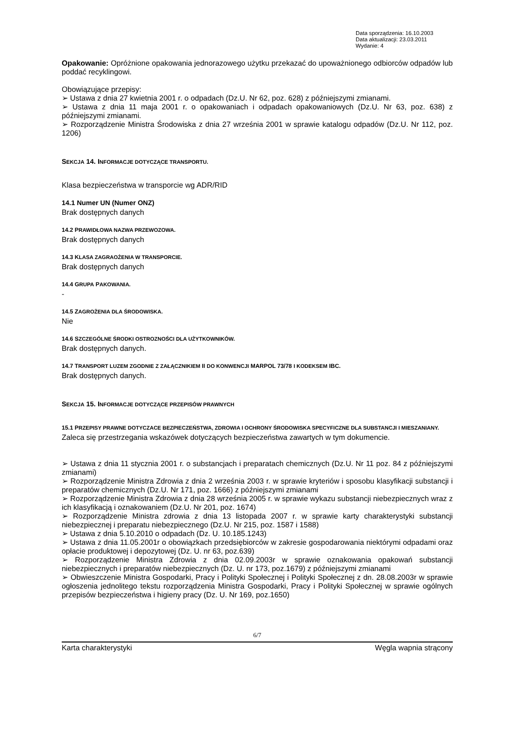Data sporządzenia: 16.10.2003
Data aktualizacji: 23.03.2011
Wydanie: 4
Opakowanie: Opróżnione opakowania jednorazowego użytku przekazać do upoważnionego odbiorców odpadów lub poddać recyklingowi.
Obowiązujące przepisy:
➢ Ustawa z dnia 27 kwietnia 2001 r. o odpadach (Dz.U. Nr 62, poz. 628) z późniejszymi zmianami.
➢ Ustawa z dnia 11 maja 2001 r. o opakowaniach i odpadach opakowaniowych (Dz.U. Nr 63, poz. 638) z późniejszymi zmianami.
➢ Rozporządzenie Ministra Środowiska z dnia 27 września 2001 w sprawie katalogu odpadów (Dz.U. Nr 112, poz. 1206)
SEKCJA 14. INFORMACJE DOTYCZĄCE TRANSPORTU.
Klasa bezpieczeństwa w transporcie wg ADR/RID
14.1 Numer UN (Numer ONZ)
Brak dostępnych danych
14.2 PRAWIDŁOWA NAZWA PRZEWOZOWA.
Brak dostępnych danych
14.3 KLASA ZAGRAOŻENIA W TRANSPORCIE.
Brak dostępnych danych
14.4 GRUPA PAKOWANIA.
-
14.5 ZAGROŻENIA DLA ŚRODOWISKA.
Nie
14.6 SZCZEGÓLNE ŚRODKI OSTROZNOŚCI DLA UŻYTKOWNIKÓW.
Brak dostępnych danych.
14.7 TRANSPORT LUZEM ZGODNIE Z ZAŁĄCZNIKIEM II DO KONWENCJI MARPOL 73/78 I KODEKSEM IBC.
Brak dostępnych danych.
SEKCJA 15. INFORMACJE DOTYCZĄCE PRZEPISÓW PRAWNYCH
15.1 PRZEPISY PRAWNE DOTYCZACE BEZPIECZEŃSTWA, ZDROWIA I OCHRONY ŚRODOWISKA SPECYFICZNE DLA SUBSTANCJI I MIESZANIANY.
Zaleca się przestrzegania wskazówek dotyczących bezpieczeństwa zawartych w tym dokumencie.
➢ Ustawa z dnia 11 stycznia 2001 r. o substancjach i preparatach chemicznych (Dz.U. Nr 11 poz. 84 z późniejszymi zmianami)
➢ Rozporządzenie Ministra Zdrowia z dnia 2 września 2003 r. w sprawie kryteriów i sposobu klasyfikacji substancji i preparatów chemicznych (Dz.U. Nr 171, poz. 1666) z późniejszymi zmianami
➢ Rozporządzenie Ministra Zdrowia z dnia 28 września 2005 r. w sprawie wykazu substancji niebezpiecznych wraz z ich klasyfikacją i oznakowaniem (Dz.U. Nr 201, poz. 1674)
➢ Rozporządzenie Ministra zdrowia z dnia 13 listopada 2007 r. w sprawie karty charakterystyki substancji niebezpiecznej i preparatu niebezpiecznego (Dz.U. Nr 215, poz. 1587 i 1588)
➢ Ustawa z dnia 5.10.2010 o odpadach (Dz. U. 10.185.1243)
➢ Ustawa z dnia 11.05.2001r o obowiązkach przedsiębiorców w zakresie gospodarowania niektórymi odpadami oraz opłacie produktowej i depozytowej (Dz. U. nr 63, poz.639)
➢ Rozporządzenie Ministra Zdrowia z dnia 02.09.2003r w sprawie oznakowania opakowań substancji niebezpiecznych i preparatów niebezpiecznych (Dz. U. nr 173, poz.1679) z późniejszymi zmianami
➢ Obwieszczenie Ministra Gospodarki, Pracy i Polityki Społecznej i Polityki Społecznej z dn. 28.08.2003r w sprawie ogłoszenia jednolitego tekstu rozporządzenia Ministra Gospodarki, Pracy i Polityki Społecznej w sprawie ogólnych przepisów bezpieczeństwa i higieny pracy (Dz. U. Nr 169, poz.1650)
6/7
Karta charakterystyki Węgla wapnia strącony